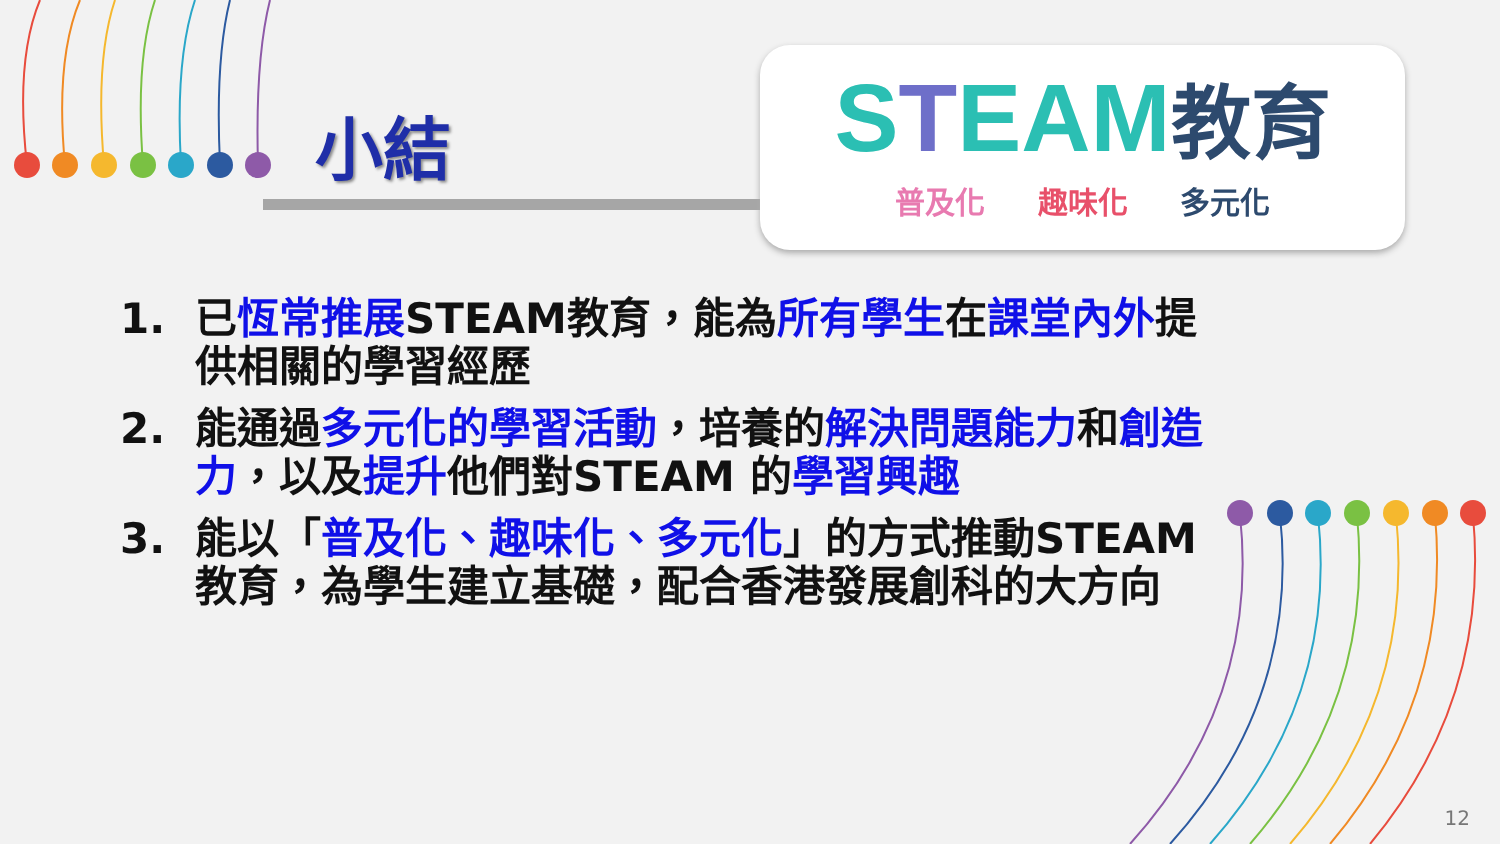小結
STEAM教育
普及化 趣味化 多元化
1. 已恆常推展STEAM教育，能為所有學生在課堂內外提供相關的學習經歷
2. 能通過多元化的學習活動，培養的解決問題能力和創造力，以及提升他們對STEAM 的學習興趣
3. 能以「普及化、趣味化、多元化」的方式推動STEAM教育，為學生建立基礎，配合香港發展創科的大方向
12